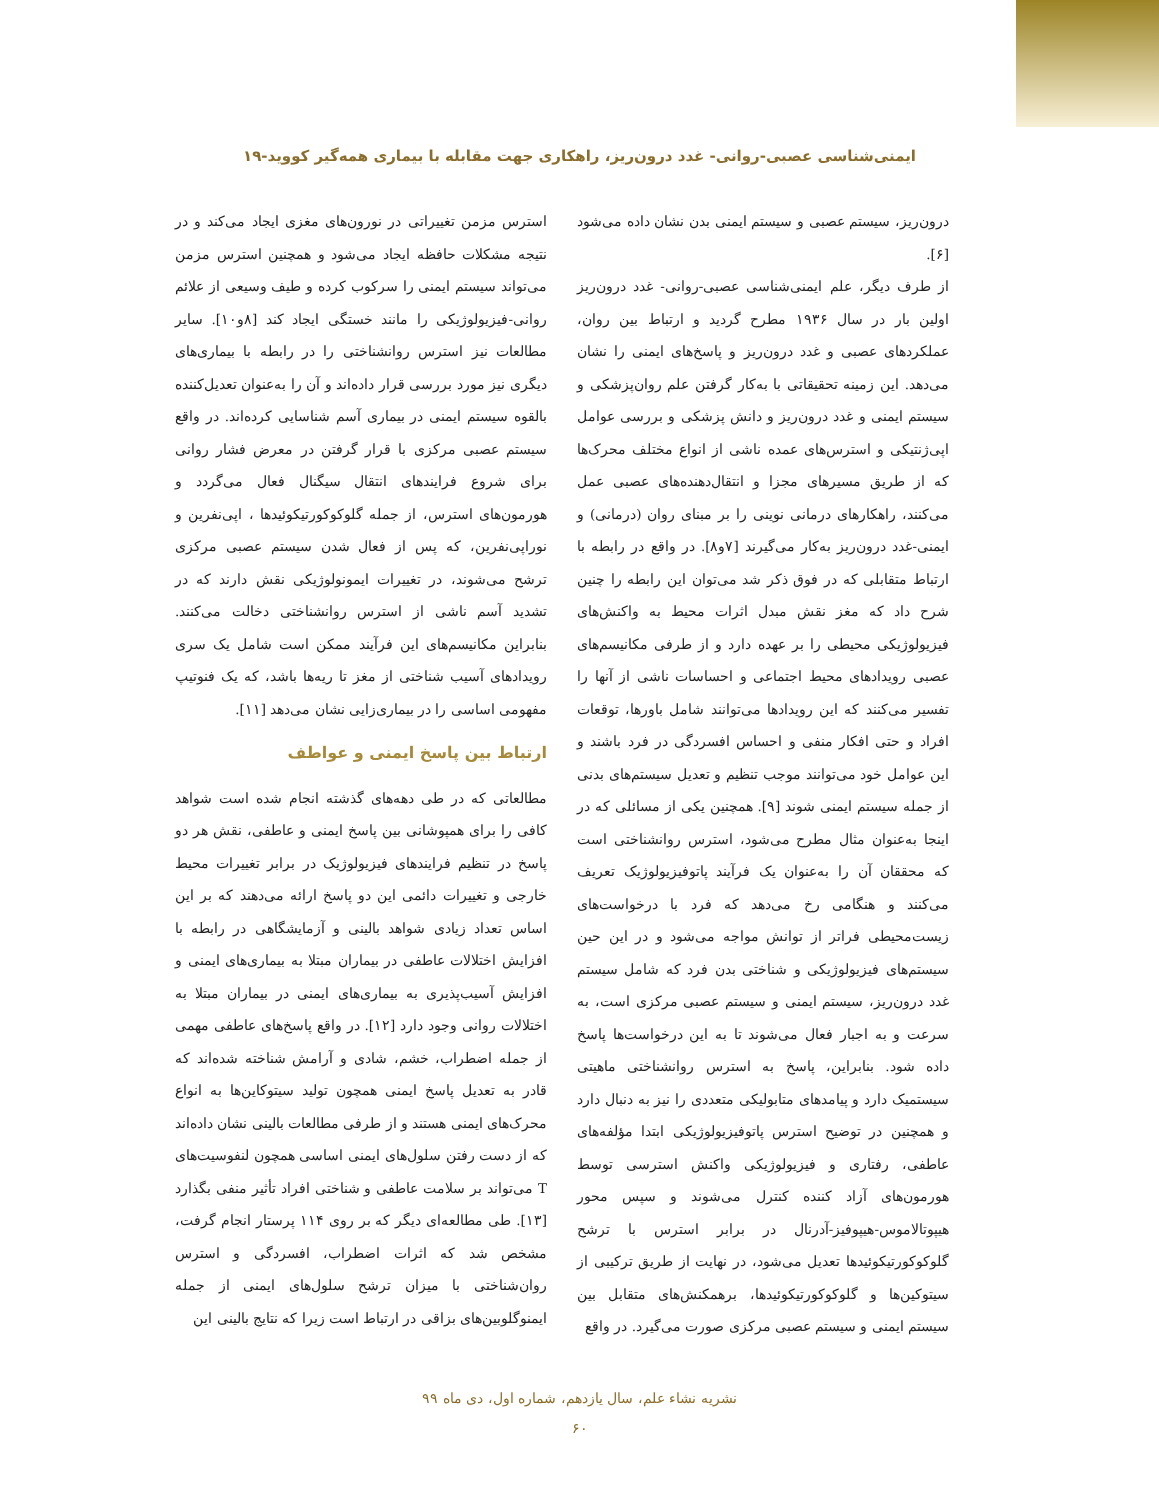ایمنی‌شناسی عصبی-روانی- غدد درون‌ریز، راهکاری جهت مقابله با بیماری همه‌گیر کووید-۱۹
درون‌ریز، سیستم عصبی و سیستم ایمنی بدن نشان داده می‌شود [۶].
از طرف دیگر، علم ایمنی‌شناسی عصبی-روانی- غدد درون‌ریز اولین بار در سال ۱۹۳۶ مطرح گردید و ارتباط بین روان، عملکردهای عصبی و غدد درون‌ریز و پاسخ‌های ایمنی را نشان می‌دهد. این زمینه تحقیقاتی با به‌کار گرفتن علم روان‌پزشکی و سیستم ایمنی و غدد درون‌ریز و دانش پزشکی و بررسی عوامل اپی‌ژنتیکی و استرس‌های عمده ناشی از انواع مختلف محرک‌ها که از طریق مسیرهای مجزا و انتقال‌دهنده‌های عصبی عمل می‌کنند، راهکارهای درمانی نوینی را بر مبنای روان (درمانی) و ایمنی-غدد درون‌ریز به‌کار می‌گیرند [۷و۸]. در واقع در رابطه با ارتباط متقابلی که در فوق ذکر شد می‌توان این رابطه را چنین شرح داد که مغز نقش مبدل اثرات محیط به واکنش‌های فیزیولوژیکی محیطی را بر عهده دارد و از طرفی مکانیسم‌های عصبی رویدادهای محیط اجتماعی و احساسات ناشی از آنها را تفسیر می‌کنند که این رویدادها می‌توانند شامل باورها، توقعات افراد و حتی افکار منفی و احساس افسردگی در فرد باشند و این عوامل خود می‌توانند موجب تنظیم و تعدیل سیستم‌های بدنی از جمله سیستم ایمنی شوند [۹]. همچنین یکی از مسائلی که در اینجا به‌عنوان مثال مطرح می‌شود، استرس روانشناختی است که محققان آن را به‌عنوان یک فرآیند پاتوفیزیولوژیک تعریف می‌کنند و هنگامی رخ می‌دهد که فرد با درخواست‌های زیست‌محیطی فراتر از توانش مواجه می‌شود و در این حین سیستم‌های فیزیولوژیکی و شناختی بدن فرد که شامل سیستم غدد درون‌ریز، سیستم ایمنی و سیستم عصبی مرکزی است، به سرعت و به اجبار فعال می‌شوند تا به این درخواست‌ها پاسخ داده شود. بنابراین، پاسخ به استرس روانشناختی ماهیتی سیستمیک دارد و پیامدهای متابولیکی متعددی را نیز به دنبال دارد و همچنین در توضیح استرس پاتوفیزیولوژیکی ابتدا مؤلفه‌های عاطفی، رفتاری و فیزیولوژیکی واکنش استرسی توسط هورمون‌های آزاد کننده کنترل می‌شوند و سپس محور هیپوتالاموس-هیپوفیز-آدرنال در برابر استرس با ترشح گلوکوکورتیکوئیدها تعدیل می‌شود، در نهایت از طریق ترکیبی از سیتوکین‌ها و گلوکوکورتیکوئیدها، برهمکنش‌های متقابل بین سیستم ایمنی و سیستم عصبی مرکزی صورت می‌گیرد. در واقع
استرس مزمن تغییراتی در نورون‌های مغزی ایجاد می‌کند و در نتیجه مشکلات حافظه ایجاد می‌شود و همچنین استرس مزمن می‌تواند سیستم ایمنی را سرکوب کرده و طیف وسیعی از علائم روانی-فیزیولوژیکی را مانند خستگی ایجاد کند [۸و۱۰]. سایر مطالعات نیز استرس روانشناختی را در رابطه با بیماری‌های دیگری نیز مورد بررسی قرار داده‌اند و آن را به‌عنوان تعدیل‌کننده بالقوه سیستم ایمنی در بیماری آسم شناسایی کرده‌اند. در واقع سیستم عصبی مرکزی با قرار گرفتن در معرض فشار روانی برای شروع فرایندهای انتقال سیگنال فعال می‌گردد و هورمون‌های استرس، از جمله گلوکوکورتیکوئیدها ، اپی‌نفرین و نوراپی‌نفرین، که پس از فعال شدن سیستم عصبی مرکزی ترشح می‌شوند، در تغییرات ایمونولوژیکی نقش دارند که در تشدید آسم ناشی از استرس روانشناختی دخالت می‌کنند. بنابراین مکانیسم‌های این فرآیند ممکن است شامل یک سری رویدادهای آسیب شناختی از مغز تا ریه‌ها باشد، که یک فنوتیپ مفهومی اساسی را در بیماری‌زایی نشان می‌دهد [۱۱].
ارتباط بین پاسخ ایمنی و عواطف
مطالعاتی که در طی دهه‌های گذشته انجام شده است شواهد کافی را برای همپوشانی بین پاسخ ایمنی و عاطفی، نقش هر دو پاسخ در تنظیم فرایندهای فیزیولوژیک در برابر تغییرات محیط خارجی و تغییرات دائمی این دو پاسخ ارائه می‌دهند که بر این اساس تعداد زیادی شواهد بالینی و آزمایشگاهی در رابطه با افزایش اختلالات عاطفی در بیماران مبتلا به بیماری‌های ایمنی و افزایش آسیب‌پذیری به بیماری‌های ایمنی در بیماران مبتلا به اختلالات روانی وجود دارد [۱۲]. در واقع پاسخ‌های عاطفی مهمی از جمله اضطراب، خشم، شادی و آرامش شناخته شده‌اند که قادر به تعدیل پاسخ ایمنی همچون تولید سیتوکاین‌ها به انواع محرک‌های ایمنی هستند و از طرفی مطالعات بالینی نشان داده‌اند که از دست رفتن سلول‌های ایمنی اساسی همچون لنفوسیت‌های T می‌تواند بر سلامت عاطفی و شناختی افراد تأثیر منفی بگذارد [۱۳]. طی مطالعه‌ای دیگر که بر روی ۱۱۴ پرستار انجام گرفت، مشخص شد که اثرات اضطراب، افسردگی و استرس روان‌شناختی با میزان ترشح سلول‌های ایمنی از جمله ایمنوگلوبین‌های بزاقی در ارتباط است زیرا که نتایج بالینی این
نشریه نشاء علم، سال یازدهم، شماره اول، دی ماه ۹۹
۶۰